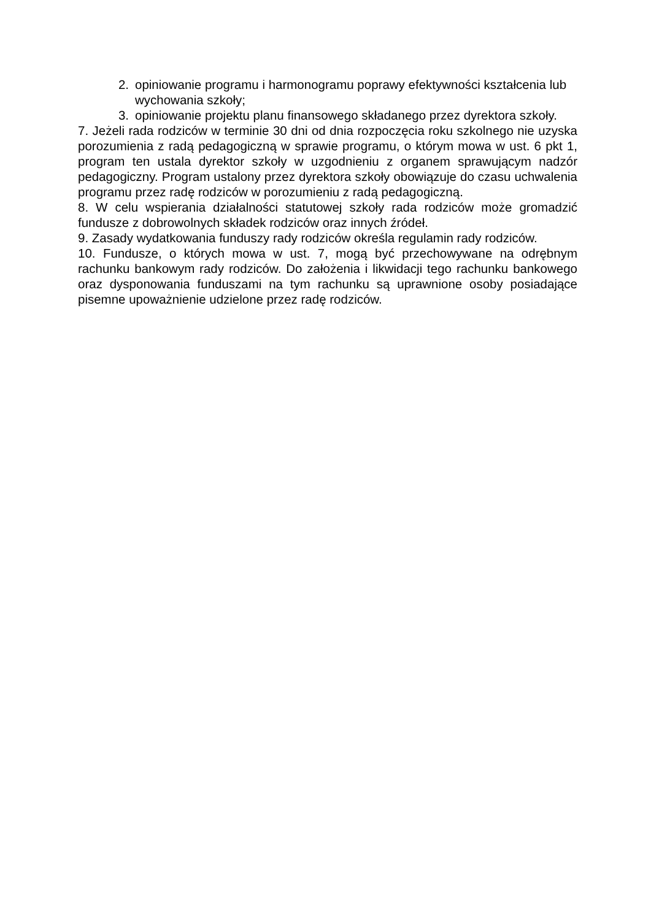2. opiniowanie programu i harmonogramu poprawy efektywności kształcenia lub wychowania szkoły;
3. opiniowanie projektu planu finansowego składanego przez dyrektora szkoły.
7. Jeżeli rada rodziców w terminie 30 dni od dnia rozpoczęcia roku szkolnego nie uzyska porozumienia z radą pedagogiczną w sprawie programu, o którym mowa w ust. 6 pkt 1, program ten ustala dyrektor szkoły w uzgodnieniu z organem sprawującym nadzór pedagogiczny. Program ustalony przez dyrektora szkoły obowiązuje do czasu uchwalenia programu przez radę rodziców w porozumieniu z radą pedagogiczną.
8. W celu wspierania działalności statutowej szkoły rada rodziców może gromadzić fundusze z dobrowolnych składek rodziców oraz innych źródeł.
9. Zasady wydatkowania funduszy rady rodziców określa regulamin rady rodziców.
10. Fundusze, o których mowa w ust. 7, mogą być przechowywane na odrębnym rachunku bankowym rady rodziców. Do założenia i likwidacji tego rachunku bankowego oraz dysponowania funduszami na tym rachunku są uprawnione osoby posiadające pisemne upoważnienie udzielone przez radę rodziców.